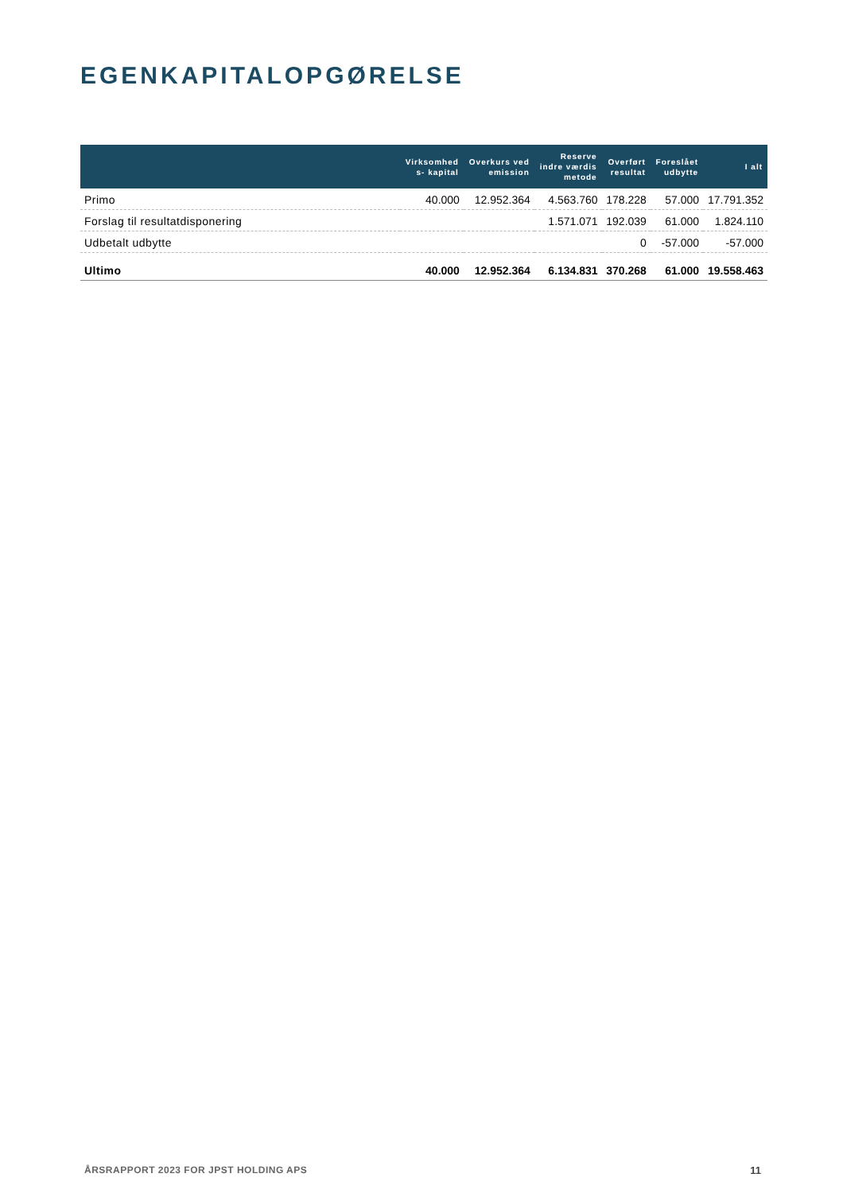EGENKAPITALOPGØRELSE
| | Virksomhed s- kapital | Overkurs ved emission | Reserve indre værdis metode | Overført resultat | Foreslået udbytte | I alt |
| --- | --- | --- | --- | --- | --- | --- |
| Primo | 40.000 | 12.952.364 | 4.563.760 | 178.228 | 57.000 | 17.791.352 |
| Forslag til resultatdisponering | | | 1.571.071 | 192.039 | 61.000 | 1.824.110 |
| Udbetalt udbytte | | | | 0 | -57.000 | -57.000 |
| Ultimo | 40.000 | 12.952.364 | 6.134.831 | 370.268 | 61.000 | 19.558.463 |
ÅRSRAPPORT 2023 FOR JPST HOLDING APS
11